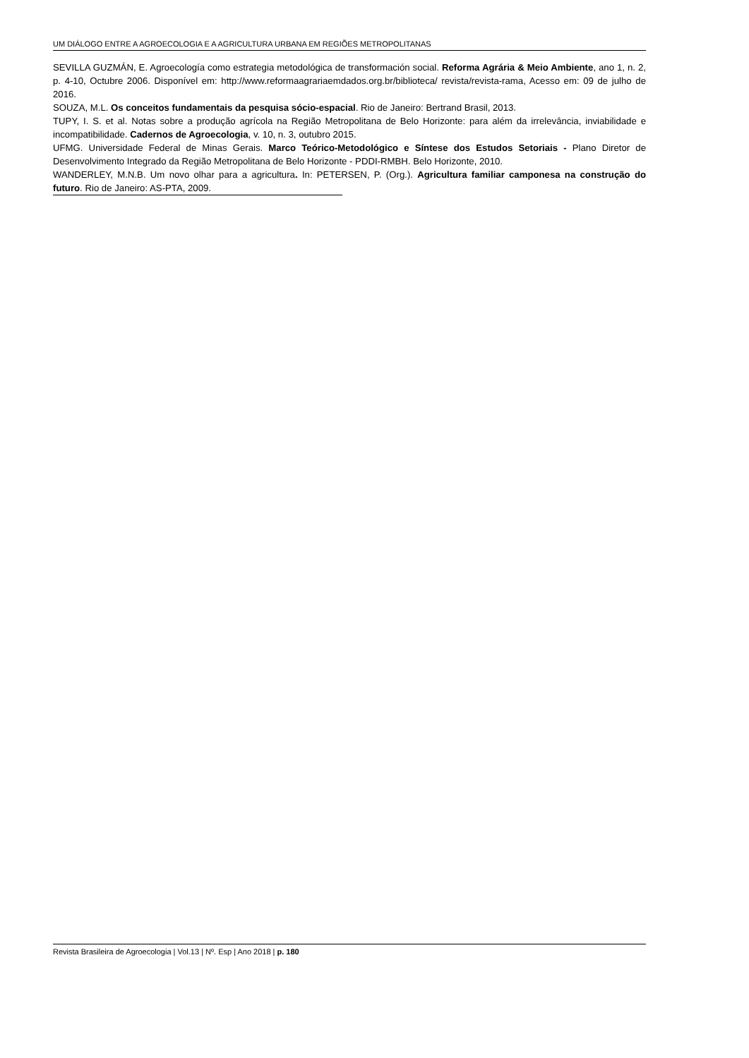UM DIÁLOGO ENTRE A AGROECOLOGIA E A AGRICULTURA URBANA EM REGIÕES METROPOLITANAS
SEVILLA GUZMÁN, E. Agroecología como estrategia metodológica de transformación social. Reforma Agrária & Meio Ambiente, ano 1, n. 2, p. 4-10, Octubre 2006. Disponível em: http://www.reformaagrariaemdados.org.br/biblioteca/ revista/revista-rama, Acesso em: 09 de julho de 2016.
SOUZA, M.L. Os conceitos fundamentais da pesquisa sócio-espacial. Rio de Janeiro: Bertrand Brasil, 2013.
TUPY, I. S. et al. Notas sobre a produção agrícola na Região Metropolitana de Belo Horizonte: para além da irrelevância, inviabilidade e incompatibilidade. Cadernos de Agroecologia, v. 10, n. 3, outubro 2015.
UFMG. Universidade Federal de Minas Gerais. Marco Teórico-Metodológico e Síntese dos Estudos Setoriais - Plano Diretor de Desenvolvimento Integrado da Região Metropolitana de Belo Horizonte - PDDI-RMBH. Belo Horizonte, 2010.
WANDERLEY, M.N.B. Um novo olhar para a agricultura. In: PETERSEN, P. (Org.). Agricultura familiar camponesa na construção do futuro. Rio de Janeiro: AS-PTA, 2009.
Revista Brasileira de Agroecologia | Vol.13 | Nº. Esp | Ano 2018 | p. 180